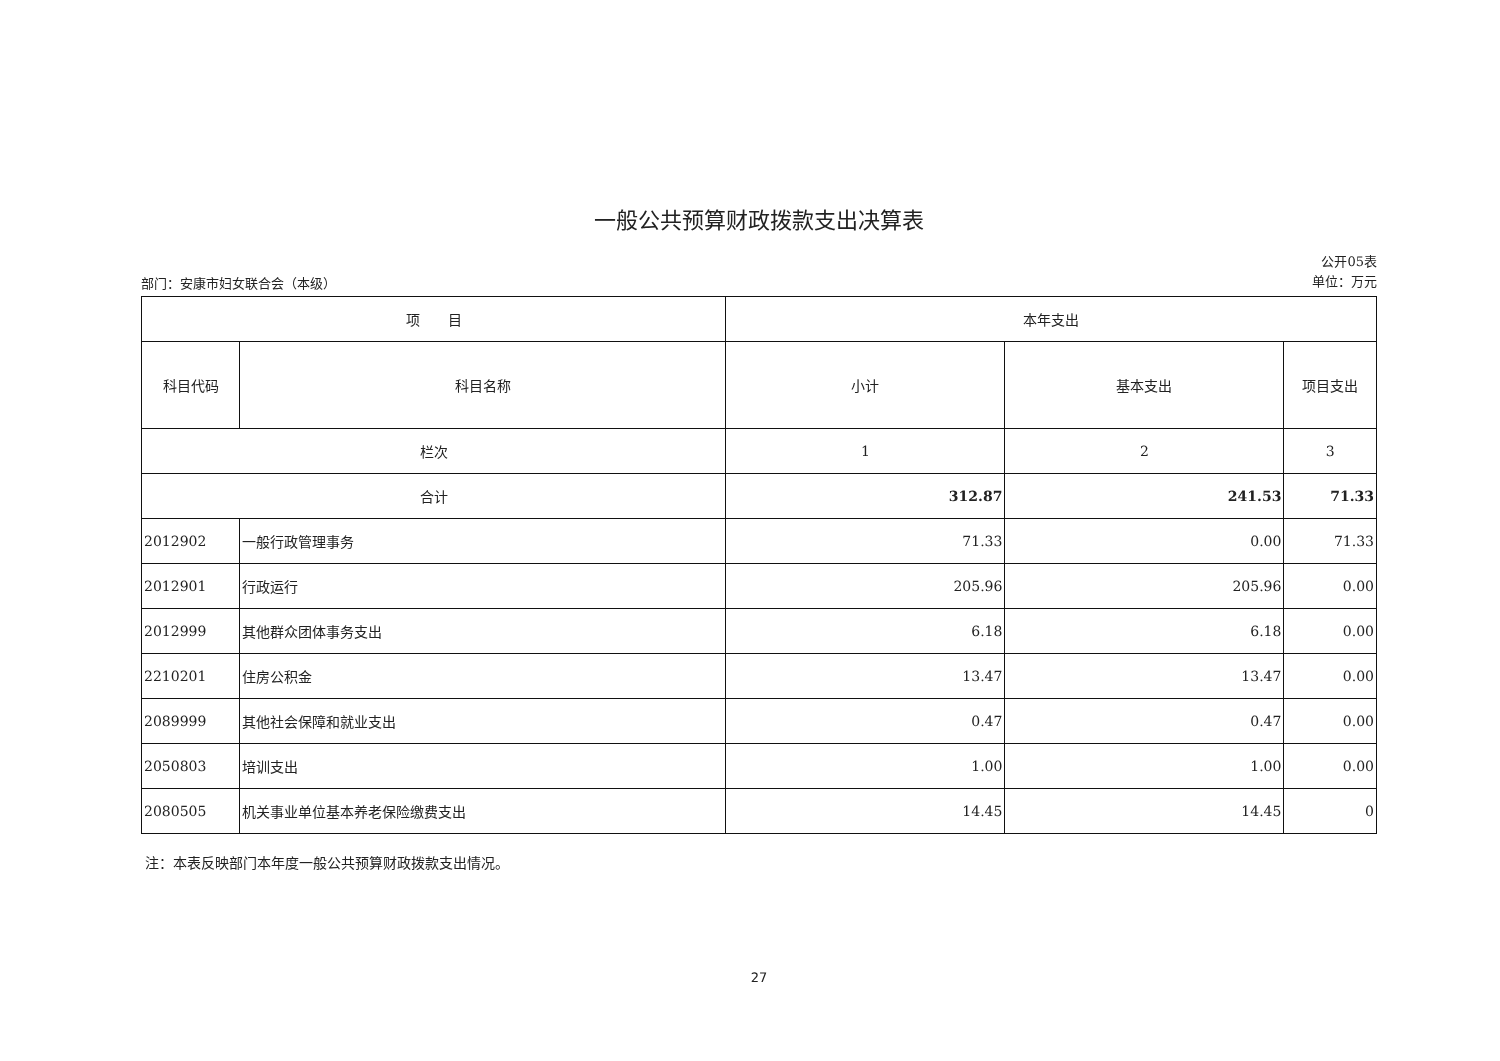一般公共预算财政拨款支出决算表
部门：安康市妇女联合会（本级）
公开05表
单位：万元
| 项 目 | | 本年支出 | | |
| --- | --- | --- | --- | --- |
| 科目代码 | 科目名称 | 小计 | 基本支出 | 项目支出 |
| 栏次 | | 1 | 2 | 3 |
| 合计 | | 312.87 | 241.53 | 71.33 |
| 2012902 | 一般行政管理事务 | 71.33 | 0.00 | 71.33 |
| 2012901 | 行政运行 | 205.96 | 205.96 | 0.00 |
| 2012999 | 其他群众团体事务支出 | 6.18 | 6.18 | 0.00 |
| 2210201 | 住房公积金 | 13.47 | 13.47 | 0.00 |
| 2089999 | 其他社会保障和就业支出 | 0.47 | 0.47 | 0.00 |
| 2050803 | 培训支出 | 1.00 | 1.00 | 0.00 |
| 2080505 | 机关事业单位基本养老保险缴费支出 | 14.45 | 14.45 | 0 |
注：本表反映部门本年度一般公共预算财政拨款支出情况。
27